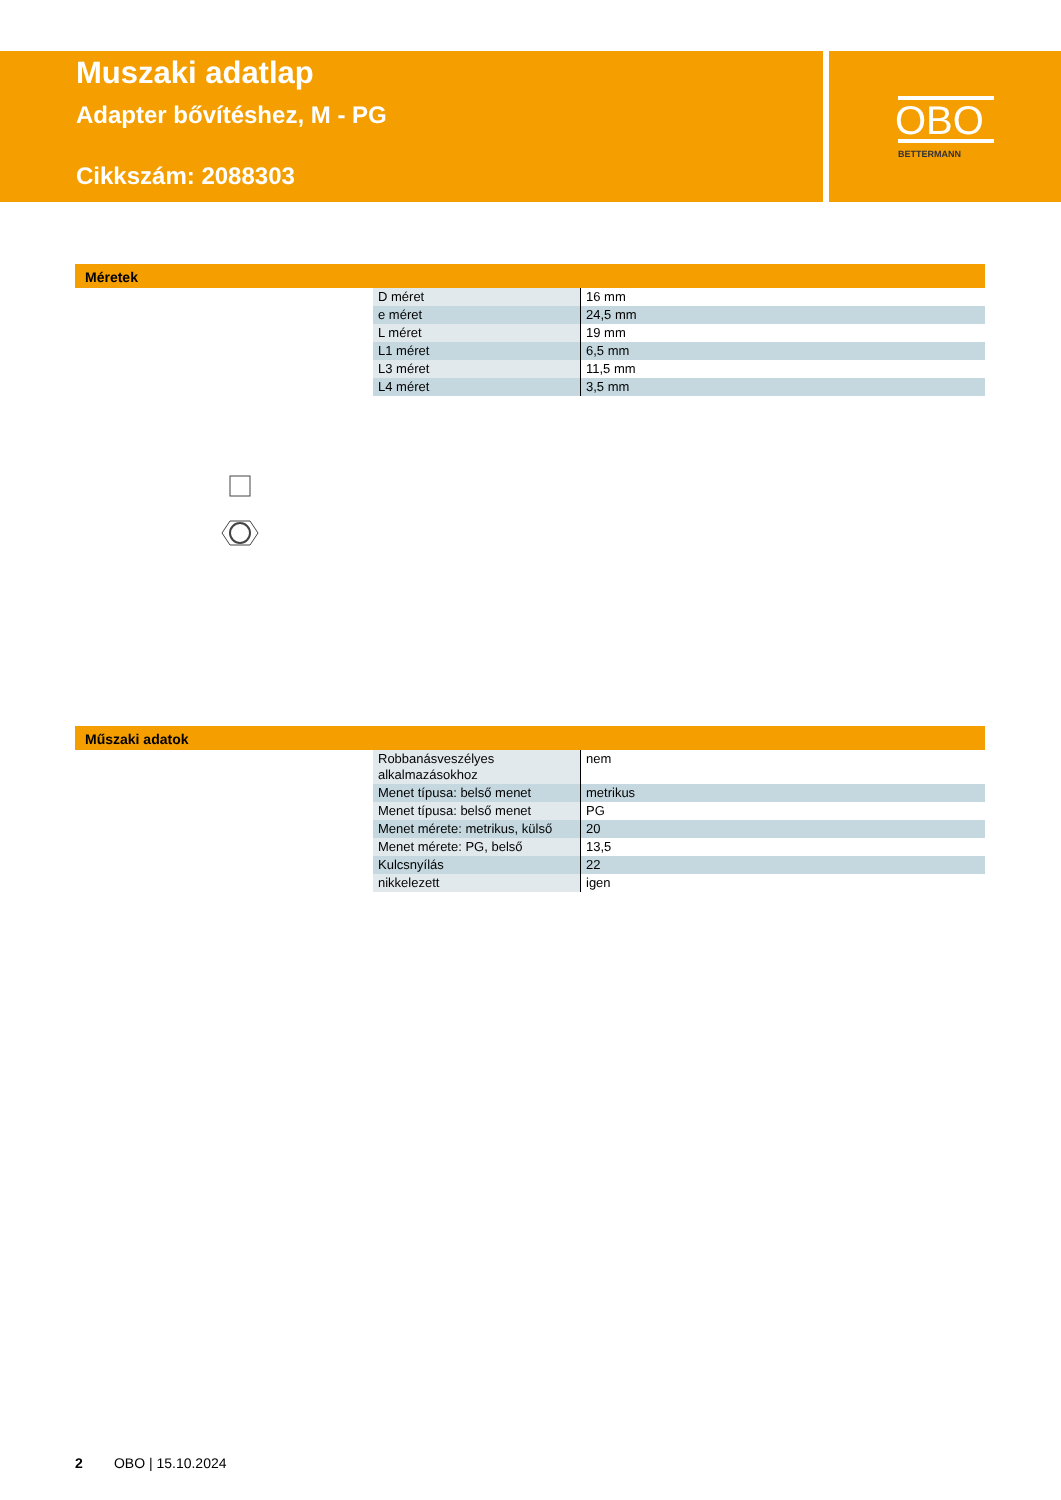OBO
BETTERMANN
Muszaki adatlap
Adapter bővítéshez, M - PG
Cikkszám: 2088303
Méretek
| D méret | 16 mm |
| e méret | 24,5 mm |
| L méret | 19 mm |
| L1 méret | 6,5 mm |
| L3 méret | 11,5 mm |
| L4 méret | 3,5 mm |
Műszaki adatok
| Robbanásveszélyes alkalmazásokhoz | nem |
| Menet típusa: belső menet | metrikus |
| Menet típusa: belső menet | PG |
| Menet mérete: metrikus, külső | 20 |
| Menet mérete: PG, belső | 13,5 |
| Kulcsnyílás | 22 |
| nikkelezett | igen |
2 OBO | 15.10.2024